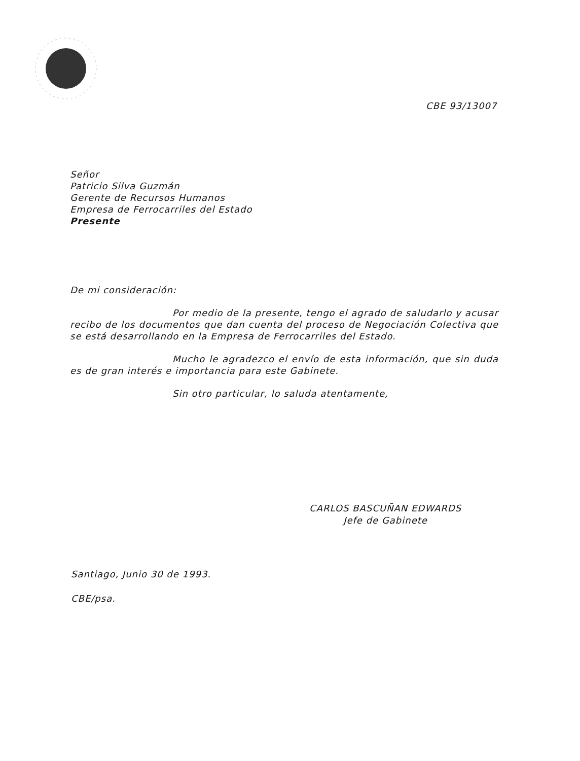CBE 93/13007
Señor
Patricio Silva Guzmán
Gerente de Recursos Humanos
Empresa de Ferrocarriles del Estado
Presente
De mi consideración:
Por medio de la presente, tengo el agrado de saludarlo y acusar recibo de los documentos que dan cuenta del proceso de Negociación Colectiva que se está desarrollando en la Empresa de Ferrocarriles del Estado.
Mucho le agradezco el envío de esta información, que sin duda es de gran interés e importancia para este Gabinete.
Sin otro particular, lo saluda atentamente,
CARLOS BASCUÑAN EDWARDS
Jefe de Gabinete
Santiago, Junio 30 de 1993.
CBE/psa.